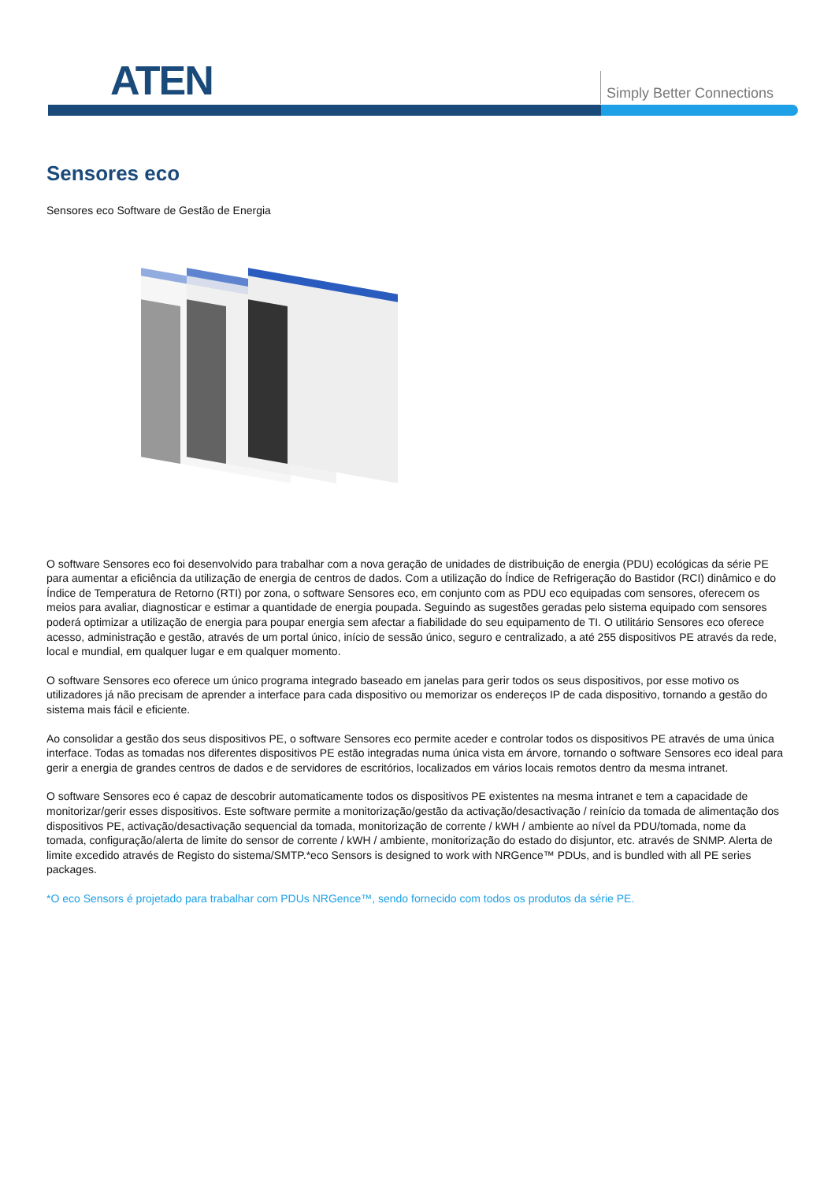ATEN Simply Better Connections
Sensores eco
Sensores eco Software de Gestão de Energia
O software Sensores eco foi desenvolvido para trabalhar com a nova geração de unidades de distribuição de energia (PDU) ecológicas da série PE para aumentar a eficiência da utilização de energia de centros de dados. Com a utilização do Índice de Refrigeração do Bastidor (RCI) dinâmico e do Índice de Temperatura de Retorno (RTI) por zona, o software Sensores eco, em conjunto com as PDU eco equipadas com sensores, oferecem os meios para avaliar, diagnosticar e estimar a quantidade de energia poupada. Seguindo as sugestões geradas pelo sistema equipado com sensores poderá optimizar a utilização de energia para poupar energia sem afectar a fiabilidade do seu equipamento de TI. O utilitário Sensores eco oferece acesso, administração e gestão, através de um portal único, início de sessão único, seguro e centralizado, a até 255 dispositivos PE através da rede, local e mundial, em qualquer lugar e em qualquer momento.
O software Sensores eco oferece um único programa integrado baseado em janelas para gerir todos os seus dispositivos, por esse motivo os utilizadores já não precisam de aprender a interface para cada dispositivo ou memorizar os endereços IP de cada dispositivo, tornando a gestão do sistema mais fácil e eficiente.
Ao consolidar a gestão dos seus dispositivos PE, o software Sensores eco permite aceder e controlar todos os dispositivos PE através de uma única interface. Todas as tomadas nos diferentes dispositivos PE estão integradas numa única vista em árvore, tornando o software Sensores eco ideal para gerir a energia de grandes centros de dados e de servidores de escritórios, localizados em vários locais remotos dentro da mesma intranet.
O software Sensores eco é capaz de descobrir automaticamente todos os dispositivos PE existentes na mesma intranet e tem a capacidade de monitorizar/gerir esses dispositivos. Este software permite a monitorização/gestão da activação/desactivação / reinício da tomada de alimentação dos dispositivos PE, activação/desactivação sequencial da tomada, monitorização de corrente / kWH / ambiente ao nível da PDU/tomada, nome da tomada, configuração/alerta de limite do sensor de corrente / kWH / ambiente, monitorização do estado do disjuntor, etc. através de SNMP. Alerta de limite excedido através de Registo do sistema/SMTP.*eco Sensors is designed to work with NRGence™ PDUs, and is bundled with all PE series packages.
*O eco Sensors é projetado para trabalhar com PDUs NRGence™, sendo fornecido com todos os produtos da série PE.